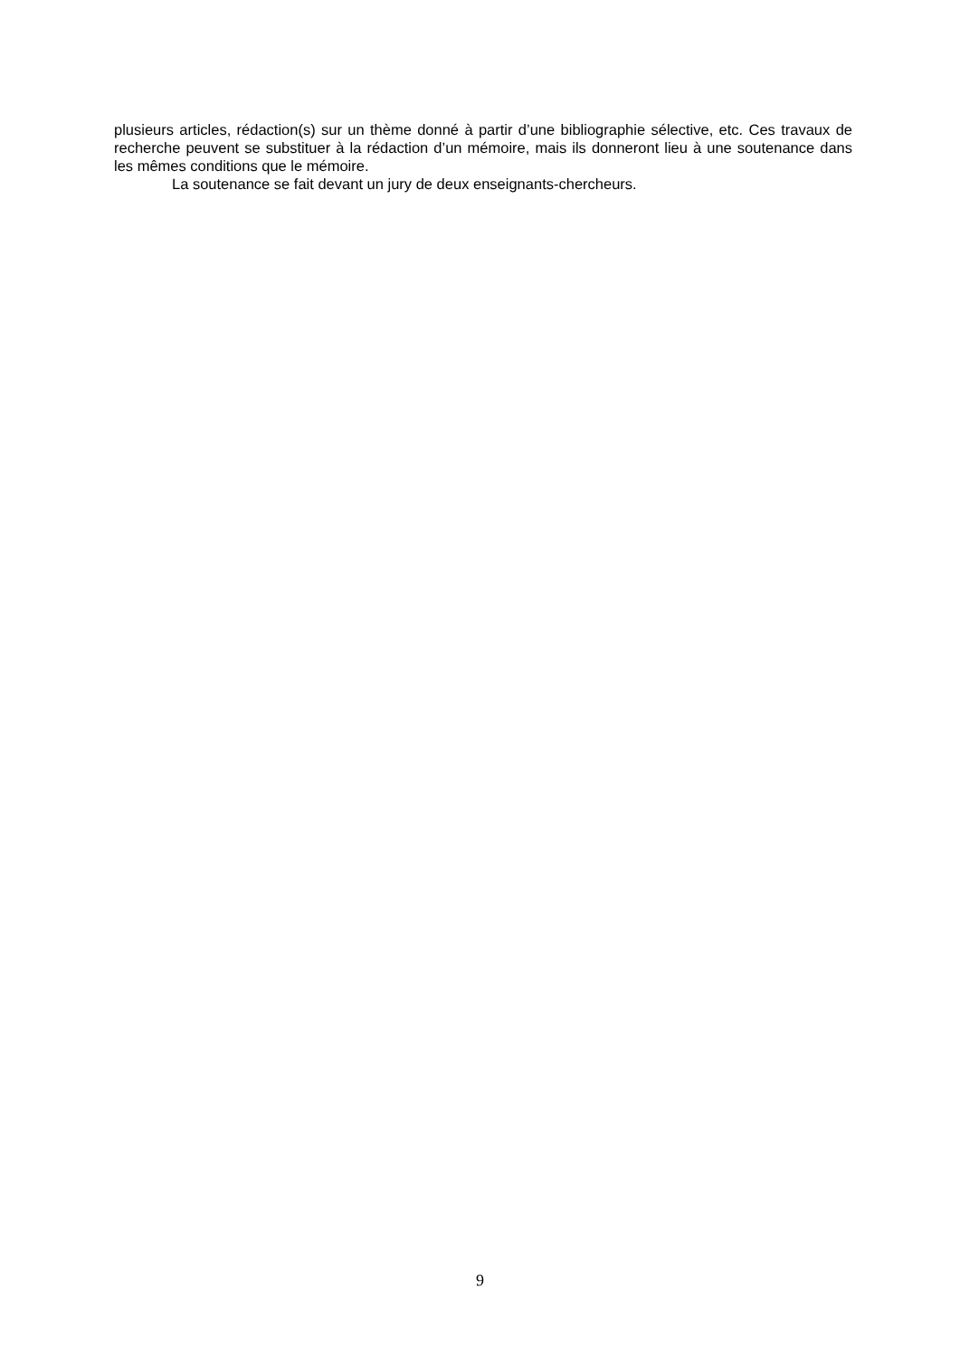plusieurs articles, rédaction(s) sur un thème donné à partir d’une bibliographie sélective, etc. Ces travaux de recherche peuvent se substituer à la rédaction d’un mémoire, mais ils donneront lieu à une soutenance dans les mêmes conditions que le mémoire.
La soutenance se fait devant un jury de deux enseignants-chercheurs.
9